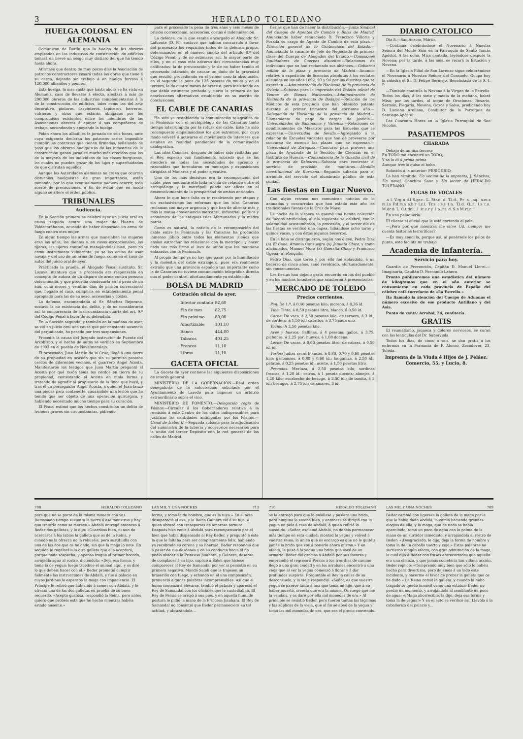3 HERALDO TOLEDANO
HUELGA COLOSAL EN ALEMANIA
Comunican de Berlín que la huelga de los obreros empleados en las industrias de construcción de edificios tomará en breve un sesgo muy distinto del que ha tenido hasta ahora.
Afírmase que dentro de muy pocos días la Asociación de patronos constructores cesará todas las obras que tiene á su cargo, dejando sin trabajo é en huelga forzosa á 120.000 albañiles y peones.
Esta huelga, la más vasta que hasta ahora se ha visto en Alemania, caso de llevarse á efecto, afectará á más de 200.000 obreros de las industrias complementarias á la de la construcción de edificios, tales como las del arte decorativo, pintores, carpinteros, tapiceros, herreros, vidrieros y otros que estarán obligados por los compromisos existentes entre los miembros de las Asociaciones obreras á apoyar á sus compañeros de trabajo, secundando y apoyando la huelga.
Piden ahora los albañiles la jornada de seis horas, ante cuya exigencia declaran los patronos serles imposible cumplir las contratas que tienen firmadas, señalando de paso que los obreros huelguistas de las industrias de la construcción ganan jornales mucho más crecidos que los de la mayoría de los individuos de las clases burguesas, los cuales no pueden gozar de los lujos y superfluidades de que disfrutan aquéllos.
Aunque las Autoridades alemanas no creen que ocurran disturbios huelguistas de gran importancia, están tomando, por lo que eventualmente pudiera ocurrir, toda suerte de precauciones, á fin de evitar que en modo alguno se altere el orden público.
TRIBUNALES
Audiencia.
En la Sección primera se celebró ayer un juicio oral en causa seguida contra una mujer de Huerta de Valdecarábanos, acusada de haber disparado un arma de fuego contra otra mujer.
En algún tiempo las armas que manejaban las mujeres eran las uñas, los dientes y, en casos excepcionales, las tijeras; las tijeras continúan manejándolas bien, pero no como instrumento vulnerante; ya se las acusa de usar navaja y del uso de un arma de fuego, como en el caso de autos del juicio oral de ayer.
Practicada la prueba, el Abogado Fiscal sustituto, Sr. Lozoya, mantuvo que la procesada era responsable en concepto de autora de un disparo de arma contra persona determinada, y que procedía condenarla en la pena de un año, ocho meses y veintiún días de prisión correccional que, llegado el caso, cumpliría en establecimiento penal apropiado para las de su sexo, accesorias y costas.
La defensa, encomendada al Sr. Sánchez Bejerano, sostuvo la no existencia del delito, y de no considerarse así, la concurrencia de la circunstancia cuarta del art. 9.º del Código Penal á favor de su defendida.
En la Sección segunda, y también en la mañana de ayer, se vió en juicio oral una causa que por constante ausencia del perjudicado, ha pasado por tres suspensiones.
Procedía la causa del Juzgado instructor de Puente del Arzobispo, y el hecho de autos se verificó en Septiembre de 1903 en el pueblo de Navalmoralejo.
El procesado, Juan Martín de la Cruz, llegó á una tierra de su propiedad en ocasión que sin su permiso pastaba cerdos de diferentes vecinos, el guarrero Angel Acosta. Manifestaron los testigos que Juan Martín preguntó al Acosta por qué razón tenía los cerdos en tierra de su propiedad, contestando el Acosta en mala forma y tratando de agredir al propietario de la finca que huyó; y tras él su perseguidor Angel Acosta, á quien el Juan lanzó una piedra para contenerle, causándole una lesión que ha tenido que ser objeto de una operación quirúrgica, y habiendo necesitado mucho tiempo para su curación.
El Fiscal estimó que los hechos constituían un delito de lesiones graves sin circunstancias, pidiendo
para el procesado la pena de tres años y seis meses de prisión correccional, accesorias, costas é indemnización.
La defensa, de la que estaba encargado el Abogado Sr. Lafuente (D. F.), sostuvo que habían concurrido á favor del procesado los requisitos todos de la defensa propia, determinados en el número cuarto del artículo 8.º del Código Penal; y de no estimarse así, la mayor parte de ellos, y en el caso más adverso dos circunstancias muy calificadas: la de provocación y la de no haber tenido el procesado intención de causar un daño de la gravedad que resultó; procediendo en el primer caso la absolución, en el segundo la pena de 125 pesetas de multa y en el tercero, la de cuatro meses de arresto; pero insistiendo en que debía estimarse probada y cierta la primera de las conclusiones alternativas establecida en su escrito de conclusiones.
EL CABLE DE CANARIAS
Ha sido ya restablecida la comunicación telegráfica de la Península con el archipiélago de las Canarias tanto tiempo interrumpida por la rotura del cable. Este ha sido recompuesto empalmándose los dos extremos, por cuyo modo volverá á activarse el movimiento de intereses que estaban en realidad pendientes de la comunicación cablegráfica.
Las islas Canarias, después de haber sido visitadas por el Rey, esperan con fundamento sobrado que se las atenderá en todas las necesidades de apremio y razonables que formularon en mensajes y exposiciones dirigidas al Monarca y al poder ejecutivo.
Una de las más decisivas era la recomposición del cable, pues mediante ello toda la vida de relación entre el archipiélago y la metrópoli puede ser eficaz en el desenvolvimiento de la prosperidad de ambas entidades.
Ahora lo que hace falta es ir resolviendo por etapas y sin exclusivismos las reformas que las islas Canarias reclaman con mayor urgencia y que han de afirmar más y más la mutua conveniencia mercantil, industrial, política y económica de las antiguas islas Afortunadas y la madre patria.
Como es natural, la noticia de la recomposición del cable entre la Península y las Canarias ha producido inmenso júbilo entre todos los elementos isleños que ansían estrechar las relaciones con la metrópoli y hacer cada vez más firme el lazo de unión que los mantiene enlazados con la Península.
Al propio tiempo ya no hay que pasar por la humillación y la molestia del cable extranjero, pues era realmente extraño que una provincia española tan importante como la de Canarias no tuviese comunicación telegráfica directa con el poder central, afortunadamente ya establecida.
BOLSA DE MADRID
Cotización oficial de ayer.
| Interior contado | 82,60 |
| Fin de mes | 82,75 |
| Fin próximo | 80,00 |
| Amortizable | 101,10 |
| Banco | 444,00 |
| Tabacos | 401,25 |
| Francos | 11,10 |
| Libras | 11,10 |
GACETA OFICIAL
La Gaceta de ayer contiene las siguientes disposiciones de interés general:
MINISTERIO DE LA GOBERNACIÓN.—Real orden denegatoria de la autorización solicitada por el Ayuntamiento de Laredo para imponer un arbitrio extraordinario sobre el vino.
MINISTERIO DE FOMENTO.—Delegación regia de Pósitos.—Circular á los Gobernadores relativa á la remisión á este Centro de los datos indispensables para justificar las cantidades anticipadas por los Pósitos.—Canal de Isabel II.—Segunda subasta para la adjudicación del suministro de la tubería y accesorios necesarios para la unión del tercer Depósito con la red general de las calles de Madrid.
fierías que han de hacer la distribución.—Junta Sindical del Colegio de Agentes de Cambio y Bolsa de Madrid. Anunciando haber renunciado D. Francisco Villoria y Posada su cargo de Agente de Cambio de esta plaza.—Dirección general de lo Contencioso del Estado.—Anunciando la vacante de Jefe de Negociado de primera clase del Cuerpo de Abogados del Estado.—Comisiones liquidadoras de Cuerpos disueltos.—Relaciones de individuos que no han reclamado sus alcances.—Gobierno militar de la plaza y provincia de Madrid.—Anuncio relativo á expedición de licencias absolutas á los reclutas alistados en los años 1892, 93 y 94 por los distritos que se expresan.—Administración de Hacienda de la provincia de Oviedo.—Subasta para la impresión del Boletín oficial de Ventas de Bienes Nacionales.—Administración de Hacienda de la provincia de Badajoz.—Relación de los Médicos de esta provincia que han obtenido patente durante el primer trimestre del corriente año.—Delegación de Hacienda de la provincia de Madrid.—Llamamiento de pago de cargas de justicia.—Universidades de Salamanca y Valencia.—Relaciones de nombramientos de Maestros para las Escuelas que se expresan.—Universidad de Sevilla.—Agregando á la relación de Escuelas vacantes que han de proveerse por concurso de ascenso las plazas que se expresan.—Universidad de Zaragoza.—Concurso para proveer una plaza de Ayudante de la Sección de Ciencias en el Instituto de Huesca.—Comandancia de la Guardia civil de la provincia de Baleares.—Subasta para contratar el servicio de provisión de monturas.—Alcaldía constitucional de Burriana.—Segunda subasta para el arriendo del servicio del alumbrado público de esta ciudad.
Las fiestas en Lugar Nuevo.
Con algún retraso nos comunican noticias de lo animadas y concurridas que han estado este año las tradicionales fiestas de la Cruz de Mayo.
La noche de la víspera se quemó una bonita colección de fuegos artificiales; al día siguiente se celebró, con la solemnidad acostumbrada, la procesión, y el tercer día de las fiestas se verificó una capea, lidiándose ocho toros y quince vacas, y con éstas algunos becerros.
En la lidia se distinguieron, según nos dicen, Pedro Díaz (a) El Cano, Arsenio Consuegra (a) Jaqueta Chico, y como aficionados, Manuel Mora (a) Guerrita Chico y Francisco Ugena (a) Ronquito.
Pedro Díaz, que toreó y por ello fué aplaudido, á un becerro de cinco años, sanó revolcado, afortunadamente, sin consecuencias.
Las fiestas han dejado grato recuerdo en los del pueblo y en los muchos forasteros que acudieron á presenciarlas.
MERCADO DE TOLEDO
Precios corrientes.
Pan: De 1.ª, á 0,40 pesetas kilo; moreno, á 0,36 íd.
Vino: Tinto, á 0,50 pesetas litro; blanco, á 0,50 íd.
Carne: De vaca, á 2,50 pesetas kilo; de ternera, á 3 íd.; de cordero, á 1,50 íd.; cabritos, á 3,75 cada uno.
Tocino: A 2,50 pesetas kilo.
Aves y huevos: Gallinas, á 4 pesetas; gallos, á 3,75; pichones, á 2,25 par; huevos, á 1,00 docena.
Leche: De vacas, á 0,60 pesetas litro; de cabras, á 0,50 íd. íd.
Varios: Judías secas blancas, á 0,80, 0,70 y 0,60 pesetas kilo; garbanzos, á 0,80 y 0,60 íd.; longaniza, á 2,50 íd.; patatas, á 0,25 pesetas íd.; aceite, á 1,50 pesetas litro.
Pescados: Merluza, á 2,50 pesetas kilo; sardinas frescas, á 1,20 íd.; ostras, á 1 peseta docena; almejas, á 1,20 kilo; escabeche de besugo, á 2,50 íd.; de bonito, á 3 íd.; besugos, á 2,75 íd.; calamares, 3 íd.
DIARIO CATOLICO
Día 8.—San Acacio, Mártir.
—Continúa celebrándose el Novenario á Nuestra Señora del Monte Sión en la Parroquia de Santo Tomás Apóstol. A las ocho, Misa cantada, leyéndose después la Novena; por la tarde, á las seis, se rezará la Estación y Novena.
—En la Iglesia Filial de San Lorenzo sigue celebrándose el Novenario á Nuestra Señora del Consuelo. Ocupa hoy la cátedra el Sr. D. Felipe Bermejo, Beneficiado de la S. I. P.
—También continúa la Novena á la Virgen de la Estrella. Todos los días, á las siete y media de la mañana, habrá Misa; por las tardes, al toque de Oraciones, Rosario, Sermón, Plegaria, Novena, Gozos y Salve, predicando hoy D. Luciano Arellano, Coadjutor de la Parroquia de Santiago Apóstol.
Las Cuarenta Horas en la Iglesia Parroquial de San Nicolás.
PASATIEMPOS
CHARADA
Debajo de un dos tercera
En TODO me encontré un TODO,
Y se lo di á prima prima
Aunque tres lo quiso el bobo.
Solución á la anterior: PERIÓDICO.
La han remitido: Un vecino de la imprenta, J. Sánchez, Un novel, Conchita Sanz y Un lector de HERALDO TOLEDANO.
FUGAS DE VOCALES
.s l. V.rg.n d.l S.gr.r.. L. P.tr.n. d. T.l.d., P.r .s. .nq.. s.m.s m.l.s P.d.m.s s.b.r l.c.l. Tr.s c.s.s t.n. T.l.d. Q..n. l.s t.n. M.dr.d: L. C.t.dr.l, .l .lc.z.r y .l p..nt. d. S.n M.rt.n.
En una peluquería:
El cliente al oficial que le está cortando el pelo:
—¿Pero por qué mientras me sirve Ud. siempre me cuenta historias terroríficas?
—Es muy sencillo, porque así, al ponérsele los pelos de punta, esto facilita mi trabajo.
Academia de Infantería.
Servicio para hoy.
Guardia de Prevención, Capitán D. Manuel Lloret.—Imaginaria, Capitán D. Fernando Lahera.
Pronto publicaremos una estadística del número de kilogramos que en el año anterior se consumieron en cada provincia de España del célebre café torrefacto de «La Estrella.»
Ha llamado la atención del Cuerpo de Aduanas el número excesivo de ese producto Antillano y del Asia.
Punto de venta: Arrabal, 24, confitería.
GRATIS
El reumatismo, jaqueca y dolores nerviosos, se curan con las lentículas del Dr. Suberviola.
Todos los días, de cinco á seis, se dan gratis á los enfermos en la Farmacia de F. Alonso, Zocodover, 23, Toledo.
Imprenta de la Viuda é Hijos de J. Peláez.
Comercio, 55, y Lucio, 8.
708 HERALDO TOLEDANO
para que no se porte de la misma manera con vos. Demasiado tiempo sustenta la tierra á ese monstruo y hay que tratarle como se merece.» Abdalá entregó entonces á Beder dos galletas, y le dijo: «Guardáos bien, ni aun de acercaros á los labios la galleta que os dé la Reina, y cuando os la ofrezca no la rehuséis, pero sustituidla con una de las dos que os he dado, sin que la maga lo note. En seguida le regalaréis la otra galleta que ella aceptará, porque nada sospecha, y apenas trague el primer bocado, arrojadla agua al rostro, diciéndola: «Deja esa forma, y toma la de yegua; luego traedme el animal aquí, y os diré lo que debéis hacer con él.» Beder prometió cumplir fielmente las instrucciones de Abdalá, y fué á palacio en cuyos jardines le esperaba la maga con impaciencia. El Príncipe le refirió que había ido á comer con Abdalá, y le ofreció una de las dos galletas en prueba de su buen recuerdo. «Acepto gustosa, respondió la Reina, pero antes quiero que probéis esta que he hecho mientras habéis estado ausente.»
LAS MIL Y UNA NOCHES 713
forma, y toma la de hombre, que es la tuya.» En el acto desapareció el ave, y la Reina Gulnara vió á su hijo, á quien abrazó con transportes de amorosa ternura. Después hizo venir á Abdalá para recompensarle por el bien que había dispensado al Rey Beder, y preguntó á éste lo que le faltaba para ser completamente feliz, habiendo ya recobrado su corona y su libertad. Beder respondió que á pesar de sus desdenes y de su conducta hacia él no podía olvidar á la Princesa Jiauhara, y Gulnara, deseosa de complacer á su hijo, suplicó á Saleh que hiciese comparecer al Rey de Samandal por ver si persistía en su primera negativa. Mandó Saleh que le trajesen un braserillo con fuego, y echando en él una composición, pronunció algunas palabras incomprensibles. Así que el humo comenzó á elevarse, tembló el palacio y apareció el Rey de Samandal con los oficiales que le custodiaban. El Rey de Persia se arrojó á sus pies, y en aquella humilde postura le pidió la mano de la Princesa Jiauhara. El Rey de Samandal no consintió que Beder permaneciera en tal actitud, y abrazándole...
710 HERALDO TOLEDANO
se la entregó para que la ensillase y pusiera una brida, pero ninguna le estaba bien, y entonces se dirigió con la yegua en pelo á casa de Abdalá, á quien refirió lo sucedido. «Señor, exclamó Abdalá, no debéis permanecer más tiempo en esta ciudad; montad la yegua y volved á vuestro reino; lo único que os encargo es que no le quitéis jamás la brida que voy á ponerle ahora mismo.» Y en efecto, le puso á la yegua una brida que sacó de un armario. Beder dió gracias á Abdalá por sus favores y emprendió el regreso á Persia; á los tres días de camino llegó á una gran ciudad y en los arrabales encontró á una vieja que al ver la yegua comenzó á llorar y á dar profundos suspiros. Preguntóle el Rey la causa de su desconsuelo, y la vieja respondió: «Señor, es que vuestra yegua se parece tanto á una que tenía mi hijo, que á no haber muerto, creería que era la misma. Os ruego que me la vendáis, y os daré por ella mil monedas de oro.» Al principio se resistió Beder, pero fueron tantas las lágrimas y las súplicas de la vieja, que al fin se apeó de la yegua y tomó las mil monedas de oro, que era el precio convenido.
LAS MIL Y UNA NOCHES 709
Beder cambió con ligereza la galleta de la maga por la que le había dado Abdalá, la comió haciendo grandes elogios de ella, y la maga, que de nada se había apercibido, tomó un poco de agua con la palma de la mano de un surtidor inmediato, y arrojándola al rostro de Beder: «¡Desgraciado, le dijo, deja la forma de hombre y toma la de un caballo tuerto y cojo.» Estas palabras no surtieron ningún efecto, con gran admiración de la maga, la cual dijo á Beder con frases entrecortadas que aquello era una chanza, y que jamás cometería tan villana acción. Beder replicó: «Comprendo muy bien que sólo lo habéis hecho para divertiros, pero dejemos á un lado este incidente, y hacerme el favor de probar la galleta que os he dado.» La Reina comió la galleta, y cuando la hubo tragado se quedó inmóvil como una estatua; Beder no perdió un momento, y arrojándola al semblante un poco de agua: «¡Maga aborrecible, le dijo, deja esa forma y toma la de yegua!» Y en el acto se verificó así. Llevóla á la caballeriza del palacio y...